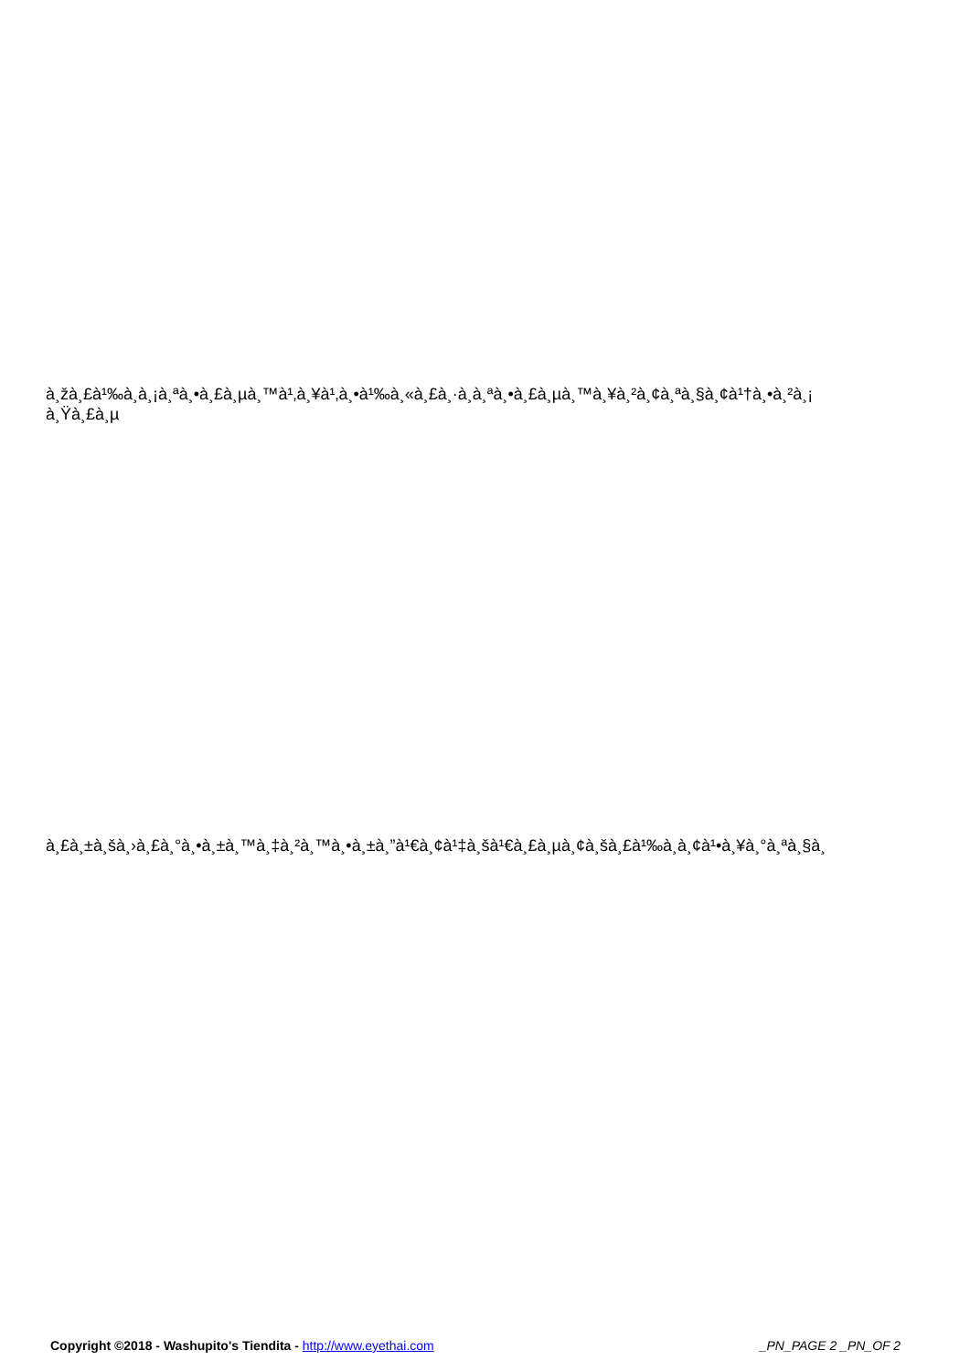à¸žà¸£à¹‰à¸­à¸¡à¸ªà¸•à¸£à¸µà¸™à¹‚à¸¥à¹‚à¸•à¹‰à¸«à¸£à¸·à¸­à¸ªà¸•à¸£à¸µà¸™à¸¥à¸²à¸¢à¸ªà¸§à¸¢à¹†à¸•à¸²à¸¡
à¸Ÿà¸£à¸µ
à¸£à¸±à¸šà¸›à¸£à¸°à¸•à¸±à¸™à¸‡à¸²à¸™à¸•à¸±à¸”à¹€à¸¢à¹‡à¸šà¹€à¸£à¸µà¸¢à¸šà¸£à¹‰à¸­à¸¢à¹•à¸¥à¸°à¸ªà¸§à¸
Copyright ©2018 - Washupito's Tiendita - http://www.eyethai.com _PN_PAGE 2 _PN_OF 2